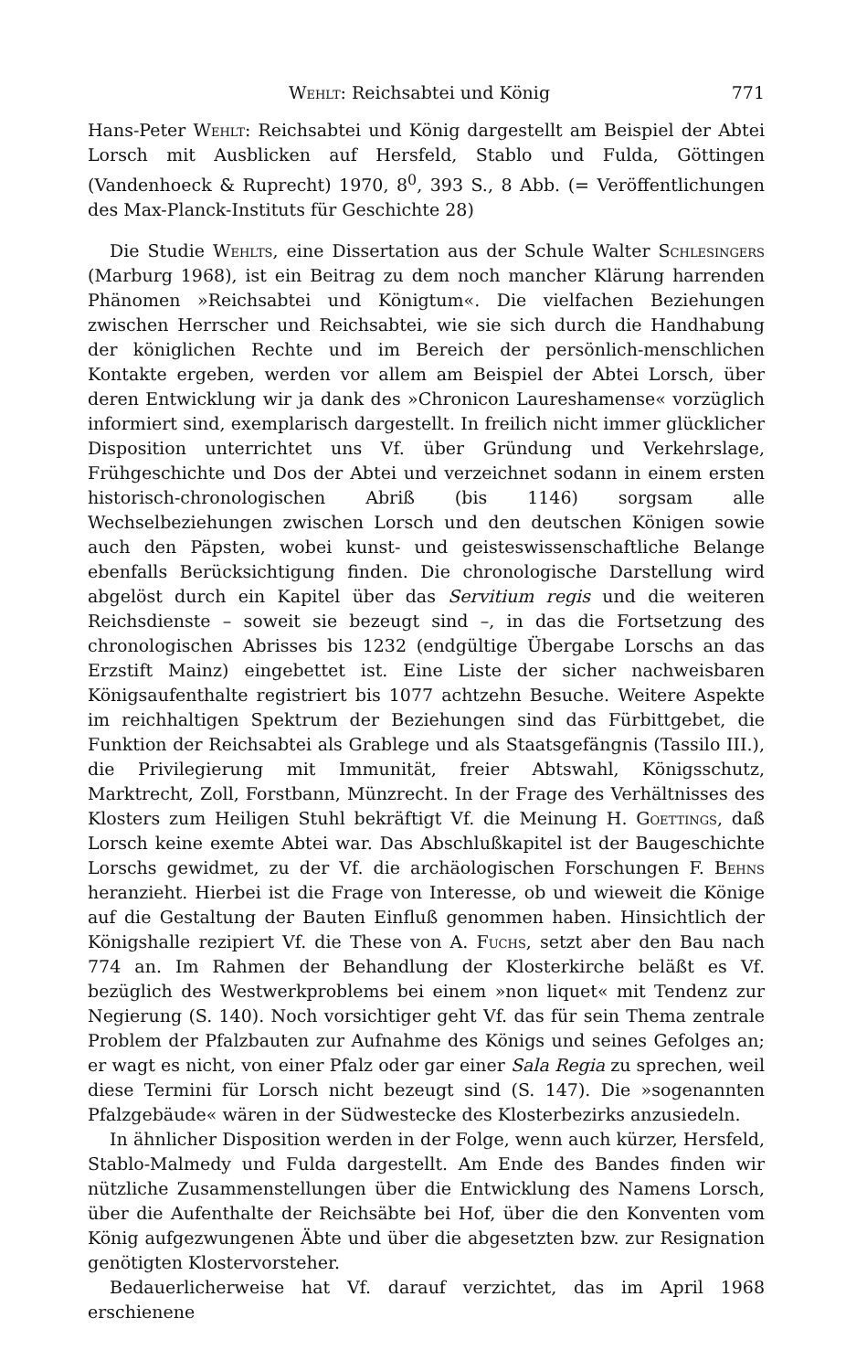Wehlt: Reichsabtei und König 771
Hans-Peter Wehlt: Reichsabtei und König dargestellt am Beispiel der Abtei Lorsch mit Ausblicken auf Hersfeld, Stablo und Fulda, Göttingen (Vandenhoeck & Ruprecht) 1970, 8<sup>0</sup>, 393 S., 8 Abb. (= Veröffentlichungen des Max-Planck-Instituts für Geschichte 28)
Die Studie Wehlts, eine Dissertation aus der Schule Walter Schlesingers (Marburg 1968), ist ein Beitrag zu dem noch mancher Klärung harrenden Phänomen »Reichsabtei und Königtum«. Die vielfachen Beziehungen zwischen Herrscher und Reichsabtei, wie sie sich durch die Handhabung der königlichen Rechte und im Bereich der persönlich-menschlichen Kontakte ergeben, werden vor allem am Beispiel der Abtei Lorsch, über deren Entwicklung wir ja dank des »Chronicon Laureshamense« vorzüglich informiert sind, exemplarisch dargestellt. In freilich nicht immer glücklicher Disposition unterrichtet uns Vf. über Gründung und Verkehrslage, Frühgeschichte und Dos der Abtei und verzeichnet sodann in einem ersten historisch-chronologischen Abriß (bis 1146) sorgsam alle Wechselbeziehungen zwischen Lorsch und den deutschen Königen sowie auch den Päpsten, wobei kunst- und geisteswissenschaftliche Belange ebenfalls Berücksichtigung finden. Die chronologische Darstellung wird abgelöst durch ein Kapitel über das Servitium regis und die weiteren Reichsdienste – soweit sie bezeugt sind –, in das die Fortsetzung des chronologischen Abrisses bis 1232 (endgültige Übergabe Lorschs an das Erzstift Mainz) eingebettet ist. Eine Liste der sicher nachweisbaren Königsaufenthalte registriert bis 1077 achtzehn Besuche. Weitere Aspekte im reichhaltigen Spektrum der Beziehungen sind das Fürbittgebet, die Funktion der Reichsabtei als Grablege und als Staatsgefängnis (Tassilo III.), die Privilegierung mit Immunität, freier Abtswahl, Königsschutz, Marktrecht, Zoll, Forstbann, Münzrecht. In der Frage des Verhältnisses des Klosters zum Heiligen Stuhl bekräftigt Vf. die Meinung H. Goettings, daß Lorsch keine exemte Abtei war. Das Abschlußkapitel ist der Baugeschichte Lorschs gewidmet, zu der Vf. die archäologischen Forschungen F. Behns heranzieht. Hierbei ist die Frage von Interesse, ob und wieweit die Könige auf die Gestaltung der Bauten Einfluß genommen haben. Hinsichtlich der Königshalle rezipiert Vf. die These von A. Fuchs, setzt aber den Bau nach 774 an. Im Rahmen der Behandlung der Klosterkirche beläßt es Vf. bezüglich des Westwerkproblems bei einem »non liquet« mit Tendenz zur Negierung (S. 140). Noch vorsichtiger geht Vf. das für sein Thema zentrale Problem der Pfalzbauten zur Aufnahme des Königs und seines Gefolges an; er wagt es nicht, von einer Pfalz oder gar einer Sala Regia zu sprechen, weil diese Termini für Lorsch nicht bezeugt sind (S. 147). Die »sogenannten Pfalzgebäude« wären in der Südwestecke des Klosterbezirks anzusiedeln.
In ähnlicher Disposition werden in der Folge, wenn auch kürzer, Hersfeld, Stablo-Malmedy und Fulda dargestellt. Am Ende des Bandes finden wir nützliche Zusammenstellungen über die Entwicklung des Namens Lorsch, über die Aufenthalte der Reichsäbte bei Hof, über die den Konventen vom König aufgezwungenen Äbte und über die abgesetzten bzw. zur Resignation genötigten Klostervorsteher.
Bedauerlicherweise hat Vf. darauf verzichtet, das im April 1968 erschienene